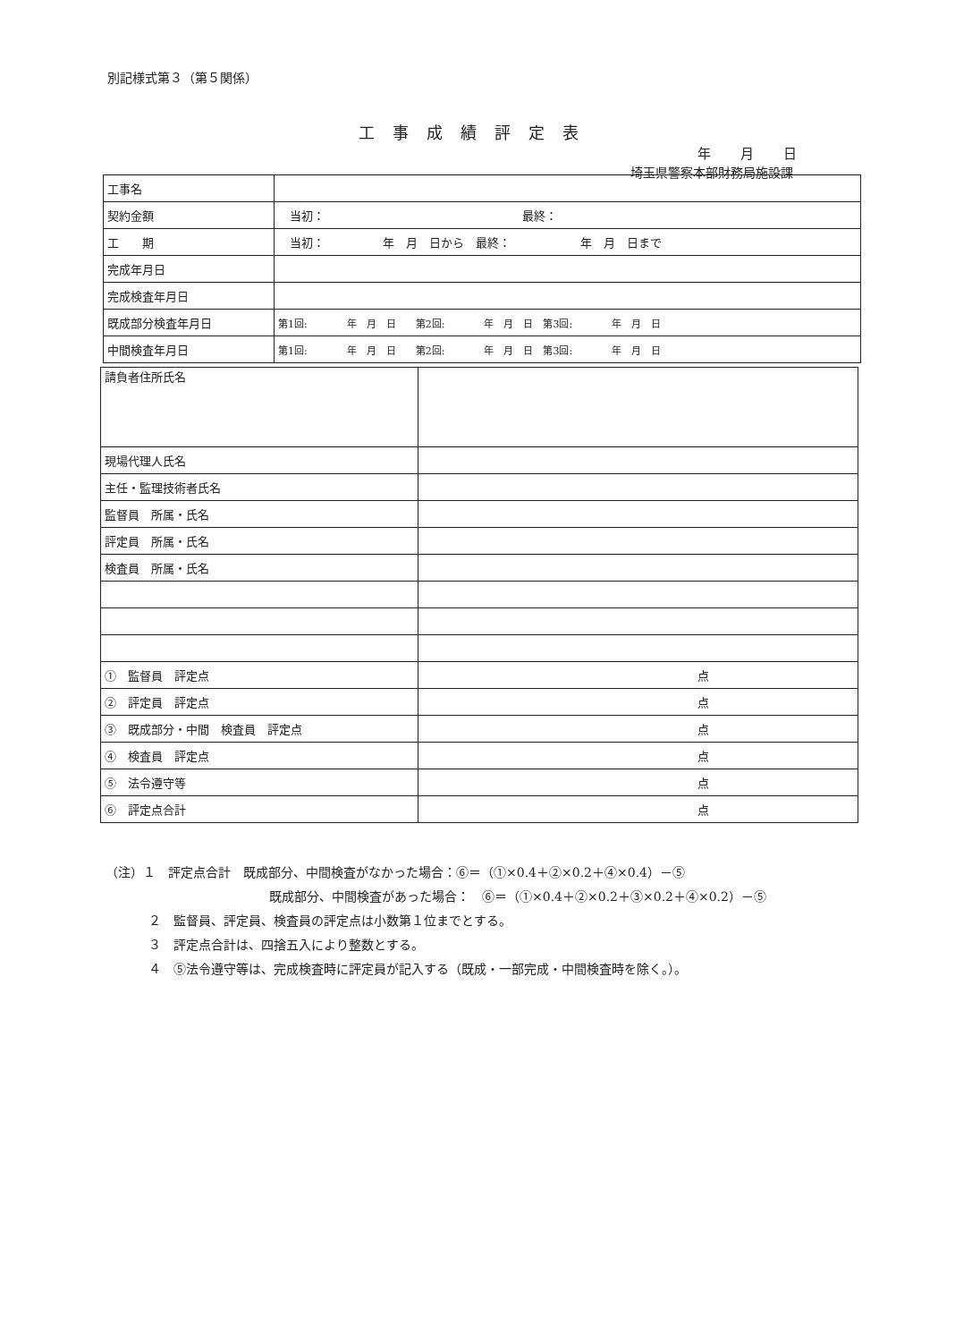別記様式第３（第５関係）
工事成績評定表
年 月 日
埼玉県警察本部財務局施設課
| 工事名 | |
| 契約金額 | 当初： 最終： |
| 工 期 | 当初： 年 月 日から 最終： 年 月 日まで |
| 完成年月日 | |
| 完成検査年月日 | |
| 既成部分検査年月日 | 第1回: 年 月 日 第2回: 年 月 日 第3回: 年 月 日 |
| 中間検査年月日 | 第1回: 年 月 日 第2回: 年 月 日 第3回: 年 月 日 |
| 請負者住所氏名 | |
| 現場代理人氏名 | |
| 主任・監理技術者氏名 | |
| 監督員 所属・氏名 | |
| 評定員 所属・氏名 | |
| 検査員 所属・氏名 | |
| ① 監督員 評定点 | 点 |
| ② 評定員 評定点 | 点 |
| ③ 既成部分・中間 検査員 評定点 | 点 |
| ④ 検査員 評定点 | 点 |
| ⑤ 法令遵守等 | 点 |
| ⑥ 評定点合計 | 点 |
（注）１　評定点合計　既成部分、中間検査がなかった場合：⑥＝（①×0.4＋②×0.2＋④×0.4）－⑤
既成部分、中間検査があった場合：　⑥＝（①×0.4＋②×0.2＋③×0.2＋④×0.2）－⑤
２　監督員、評定員、検査員の評定点は小数第１位までとする。
３　評定点合計は、四捨五入により整数とする。
４　⑤法令遵守等は、完成検査時に評定員が記入する（既成・一部完成・中間検査時を除く。）。